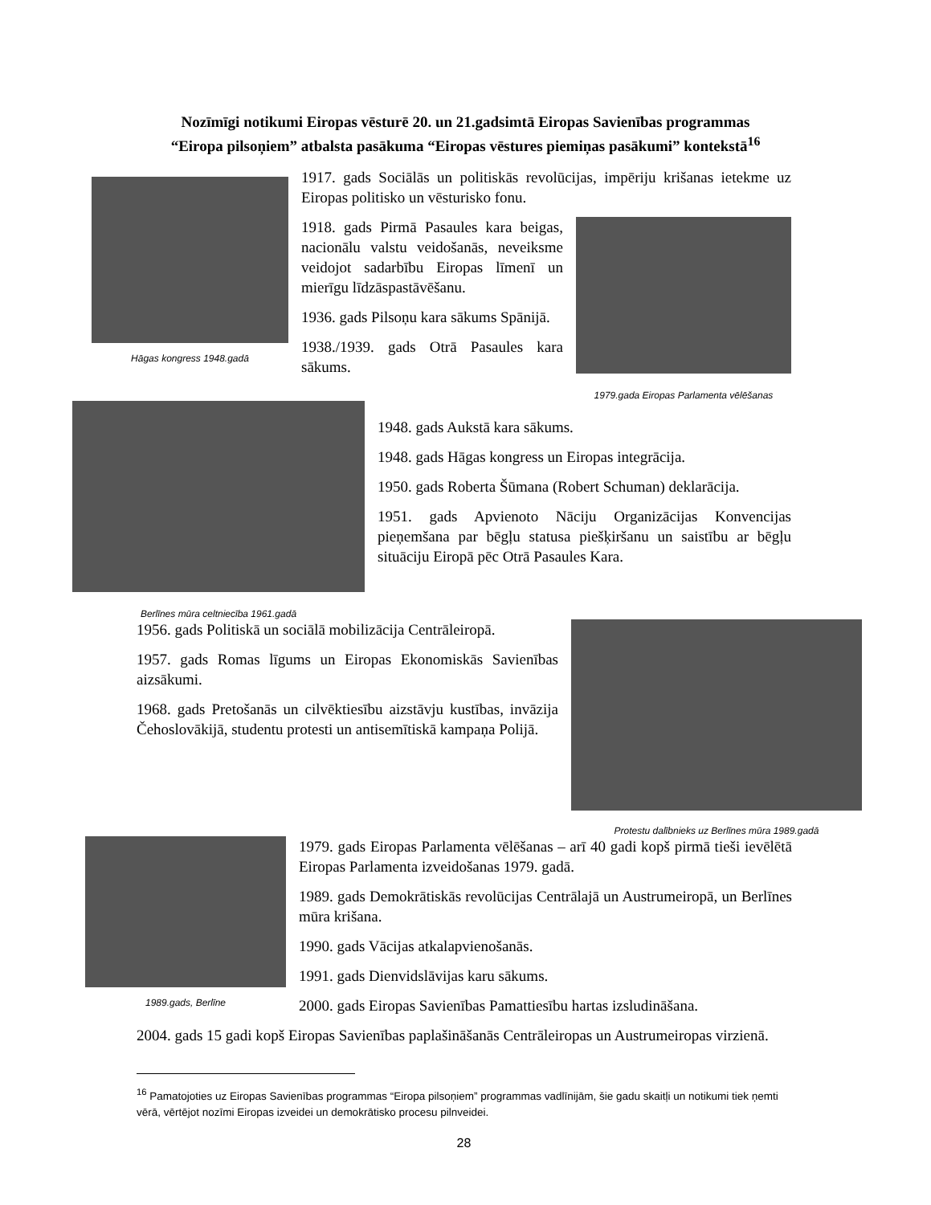Nozīmīgi notikumi Eiropas vēsturē 20. un 21.gadsimtā Eiropas Savienības programmas
“Eiropa pilsoņiem” atbalsta pasākuma “Eiropas vēstures piemiņas pasākumi” kontekstā<sup>16</sup>
Hāgas kongress 1948.gadā
1917. gads Sociālās un politiskās revolūcijas, impēriju krišanas ietekme uz Eiropas politisko un vēsturisko fonu.
1918. gads Pirmā Pasaules kara beigas, nacionālu valstu veidošanās, neveiksme veidojot sadarbību Eiropas līmenī un mierīgu līdzāspastāvēšanu.
1936. gads Pilsoņu kara sākums Spānijā.
1938./1939. gads Otrā Pasaules kara sākums.
1979.gada Eiropas Parlamenta vēlēšanas
Berlīnes mūra celtniecība 1961.gadā
1948. gads Aukstā kara sākums.
1948. gads Hāgas kongress un Eiropas integrācija.
1950. gads Roberta Šūmana (Robert Schuman) deklarācija.
1951. gads Apvienoto Nāciju Organizācijas Konvencijas pieņemšana par bēgļu statusa piešķiršanu un saistību ar bēgļu situāciju Eiropā pēc Otrā Pasaules Kara.
1956. gads Politiskā un sociālā mobilizācija Centrāleiropā.
1957. gads Romas līgums un Eiropas Ekonomiskās Savienības aizsākumi.
1968. gads Pretošanās un cilvēktiesību aizstāvju kustības, invāzija Čehoslovākijā, studentu protesti un antisemītiskā kampaņa Polijā.
Protestu dalībnieks uz Berlīnes mūra 1989.gadā
1989.gads, Berlīne
1979. gads Eiropas Parlamenta vēlēšanas – arī 40 gadi kopš pirmā tieši ievēlētā Eiropas Parlamenta izveidošanas 1979. gadā.
1989. gads Demokrātiskās revolūcijas Centrālajā un Austrumeiropā, un Berlīnes mūra krišana.
1990. gads Vācijas atkalapvienošanās.
1991. gads Dienvidslāvijas karu sākums.
2000. gads Eiropas Savienības Pamattiesību hartas izsludināšana.
2004. gads 15 gadi kopš Eiropas Savienības paplašināšanās Centrāleiropas un Austrumeiropas virzienā.
<sup>16</sup> Pamatojoties uz Eiropas Savienības programmas “Eiropa pilsoņiem” programmas vadlīnijām, šie gadu skaitļi un notikumi tiek ņemti vērā, vērtējot nozīmi Eiropas izveidei un demokrātisko procesu pilnveidei.
28